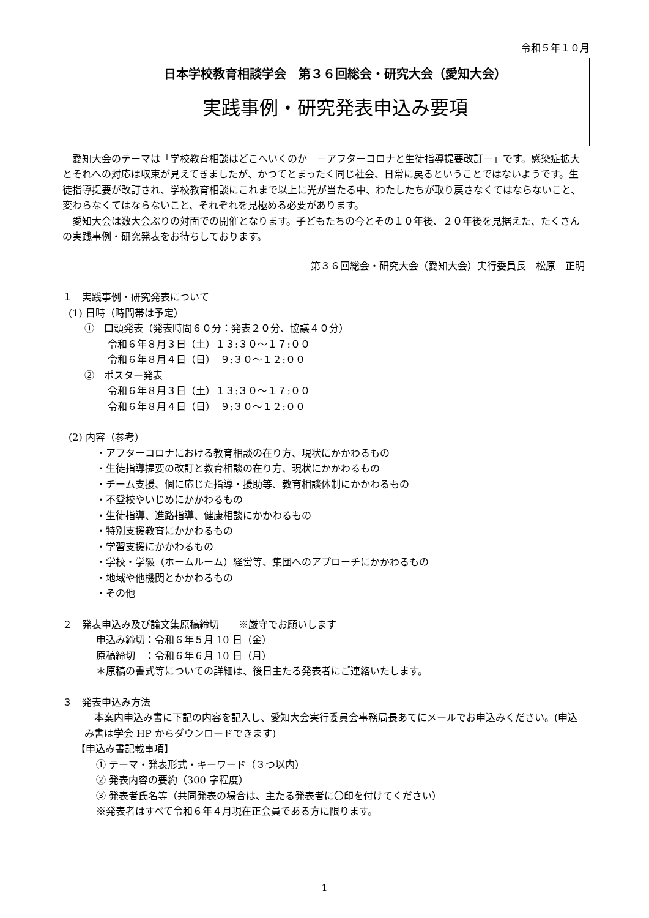令和５年１０月
日本学校教育相談学会　第３６回総会・研究大会（愛知大会）
実践事例・研究発表申込み要項
愛知大会のテーマは「学校教育相談はどこへいくのか　－アフターコロナと生徒指導提要改訂－」です。感染症拡大とそれへの対応は収束が見えてきましたが、かつてとまったく同じ社会、日常に戻るということではないようです。生徒指導提要が改訂され、学校教育相談にこれまで以上に光が当たる中、わたしたちが取り戻さなくてはならないこと、変わらなくてはならないこと、それぞれを見極める必要があります。
愛知大会は数大会ぶりの対面での開催となります。子どもたちの今とその１０年後、２０年後を見据えた、たくさんの実践事例・研究発表をお待ちしております。
第３６回総会・研究大会（愛知大会）実行委員長　松原　正明
１　実践事例・研究発表について
(1) 日時（時間帯は予定）
①　口頭発表（発表時間６０分：発表２０分、協議４０分）
令和６年８月３日（土）１３:３０～１７:００
令和６年８月４日（日）　９:３０～１２:００
②　ポスター発表
令和６年８月３日（土）１３:３０～１７:００
令和６年８月４日（日）　９:３０～１２:００
(2) 内容（参考）
・アフターコロナにおける教育相談の在り方、現状にかかわるもの
・生徒指導提要の改訂と教育相談の在り方、現状にかかわるもの
・チーム支援、個に応じた指導・援助等、教育相談体制にかかわるもの
・不登校やいじめにかかわるもの
・生徒指導、進路指導、健康相談にかかわるもの
・特別支援教育にかかわるもの
・学習支援にかかわるもの
・学校・学級（ホームルーム）経営等、集団へのアプローチにかかわるもの
・地域や他機関とかかわるもの
・その他
２　発表申込み及び論文集原稿締切　　※厳守でお願いします
申込み締切：令和６年５月 10 日（金）
原稿締切　：令和６年６月 10 日（月）
＊原稿の書式等についての詳細は、後日主たる発表者にご連絡いたします。
３　発表申込み方法
本案内申込み書に下記の内容を記入し、愛知大会実行委員会事務局長あてにメールでお申込みください。(申込み書は学会 HP からダウンロードできます)
【申込み書記載事項】
① テーマ・発表形式・キーワード（３つ以内）
② 発表内容の要約（300 字程度）
③ 発表者氏名等（共同発表の場合は、主たる発表者に〇印を付けてください）
※発表者はすべて令和６年４月現在正会員である方に限ります。
1